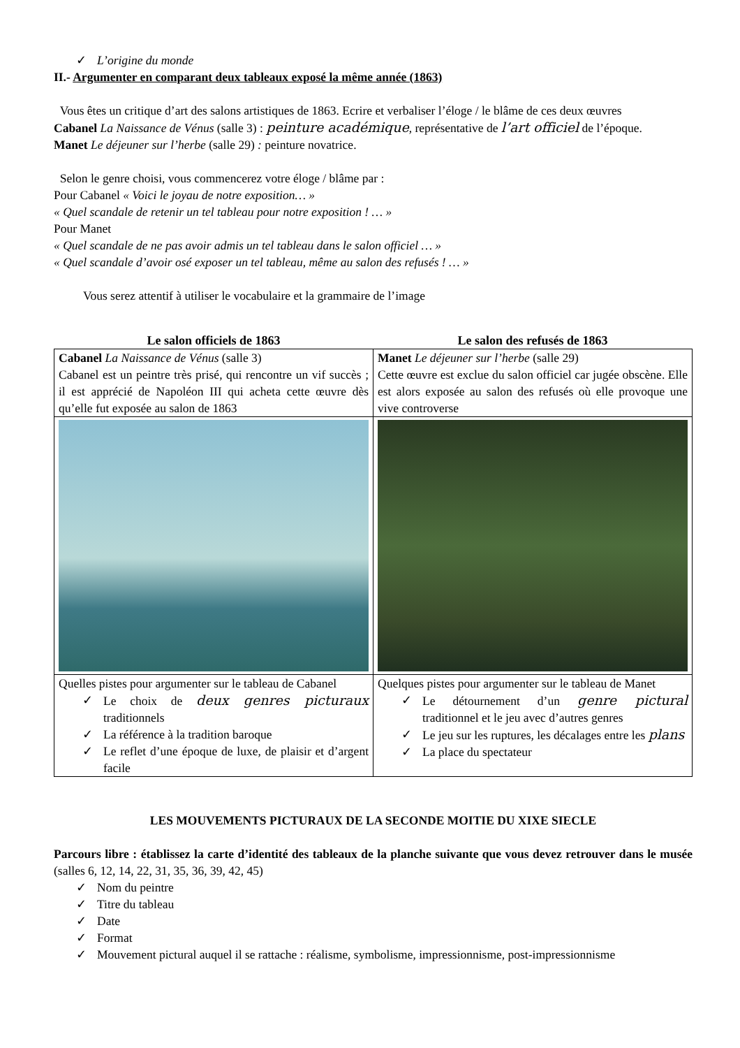✓ L’origine du monde
II.- Argumenter en comparant deux tableaux exposé la même année (1863)
Vous êtes un critique d’art des salons artistiques de 1863. Ecrire et verbaliser l’éloge / le blâme de ces deux œuvres
Cabanel La Naissance de Vénus (salle 3) : peinture académique, représentative de l’art officiel de l’époque.
Manet Le déjeuner sur l’herbe (salle 29) : peinture novatrice.
Selon le genre choisi, vous commencerez votre éloge / blâme par :
Pour Cabanel « Voici le joyau de notre exposition… »
« Quel scandale de retenir un tel tableau pour notre exposition ! … »
Pour Manet
« Quel scandale de ne pas avoir admis un tel tableau dans le salon officiel … »
« Quel scandale d’avoir osé exposer un tel tableau, même au salon des refusés ! … »
Vous serez attentif à utiliser le vocabulaire et la grammaire de l’image
| Le salon officiels de 1863 | Le salon des refusés de 1863 |
| --- | --- |
| Cabanel La Naissance de Vénus (salle 3) Cabanel est un peintre très prisé, qui rencontre un vif succès ; il est apprécié de Napoléon III qui acheta cette œuvre dès qu’elle fut exposée au salon de 1863 | Manet Le déjeuner sur l’herbe (salle 29) Cette œuvre est exclue du salon officiel car jugée obscène. Elle est alors exposée au salon des refusés où elle provoque une vive controverse |
| Quelles pistes pour argumenter sur le tableau de Cabanel ✓ Le choix de deux genres picturaux traditionnels ✓ La référence à la tradition baroque ✓ Le reflet d’une époque de luxe, de plaisir et d’argent facile | Quelques pistes pour argumenter sur le tableau de Manet ✓ Le détournement d’un genre pictural traditionnel et le jeu avec d’autres genres ✓ Le jeu sur les ruptures, les décalages entre les plans ✓ La place du spectateur |
LES MOUVEMENTS PICTURAUX DE LA SECONDE MOITIE DU XIXE SIECLE
Parcours libre : établissez la carte d’identité des tableaux de la planche suivante que vous devez retrouver dans le musée (salles 6, 12, 14, 22, 31, 35, 36, 39, 42, 45)
✓ Nom du peintre
✓ Titre du tableau
✓ Date
✓ Format
✓ Mouvement pictural auquel il se rattache : réalisme, symbolisme, impressionnisme, post-impressionnisme